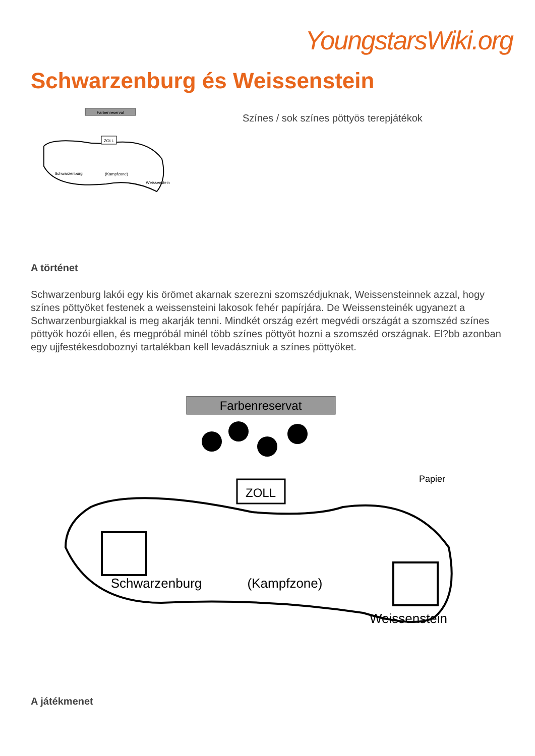YoungstarsWiki.org
Schwarzenburg és Weissenstein
Farbenreservat
ZOLL
Schwarzenburg
(Kampfzone)
Weissenstein
Színes / sok színes pöttyös terepjátékok
A történet
Schwarzenburg lakói egy kis örömet akarnak szerezni szomszédjuknak, Weissensteinnek azzal, hogy színes pöttyöket festenek a weissensteini lakosok fehér papírjára. De Weissensteinék ugyanezt a Schwarzenburgiakkal is meg akarják tenni. Mindkét ország ezért megvédi országát a szomszéd színes pöttyök hozói ellen, és megpróbál minél több színes pöttyöt hozni a szomszéd országnak. El?bb azonban egy ujjfestékesdoboznyi tartalékban kell levadászniuk a színes pöttyöket.
Farbenreservat
ZOLL
Schwarzenburg
(Kampfzone)
Weissenstein
Papier
A játékmenet